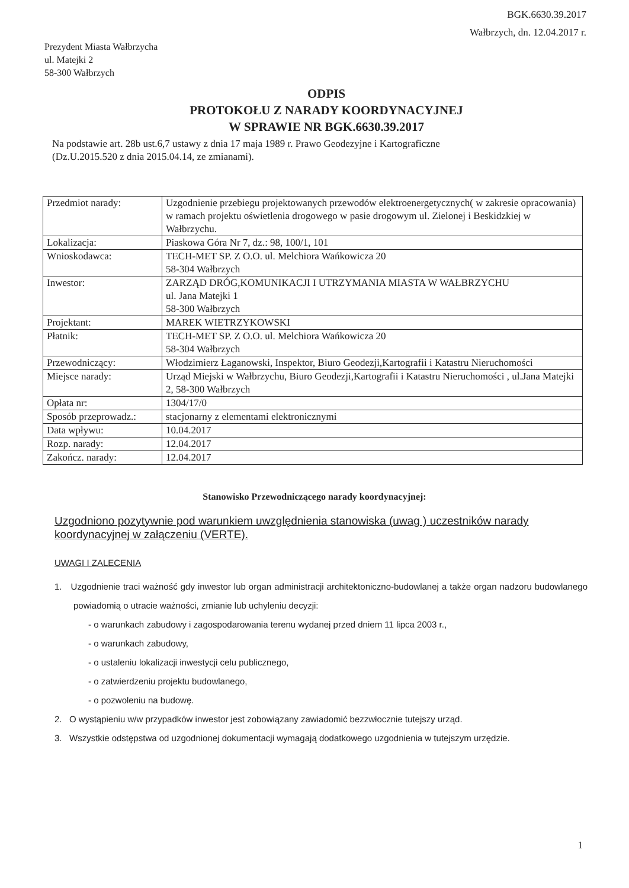BGK.6630.39.2017
Wałbrzych, dn. 12.04.2017 r.
Prezydent Miasta Wałbrzycha
ul. Matejki 2
58-300 Wałbrzych
ODPIS
PROTOKOŁU Z NARADY KOORDYNACYJNEJ
W SPRAWIE NR BGK.6630.39.2017
Na podstawie art. 28b ust.6,7 ustawy z dnia 17 maja 1989 r. Prawo Geodezyjne i Kartograficzne
(Dz.U.2015.520 z dnia 2015.04.14, ze zmianami).
| Przedmiot narady: | Uzgodnienie przebiegu projektowanych przewodów elektroenergetycznych( w zakresie opracowania) w ramach projektu oświetlenia drogowego w pasie drogowym ul. Zielonej i Beskidzkiej w Wałbrzychu. |
| Lokalizacja: | Piaskowa Góra Nr 7, dz.: 98, 100/1, 101 |
| Wnioskodawca: | TECH-MET SP. Z O.O. ul. Melchiora Wańkowicza 20 58-304 Wałbrzych |
| Inwestor: | ZARZĄD DRÓG,KOMUNIKACJI I UTRZYMANIA MIASTA W WAŁBRZYCHU ul. Jana Matejki 1 58-300 Wałbrzych |
| Projektant: | MAREK WIETRZYKOWSKI |
| Płatnik: | TECH-MET SP. Z O.O. ul. Melchiora Wańkowicza 20 58-304 Wałbrzych |
| Przewodniczący: | Włodzimierz Łaganowski, Inspektor, Biuro Geodezji,Kartografii i Katastru Nieruchomości |
| Miejsce narady: | Urząd Miejski w Wałbrzychu, Biuro Geodezji,Kartografii i Katastru Nieruchomości , ul.Jana Matejki 2, 58-300 Wałbrzych |
| Opłata nr: | 1304/17/0 |
| Sposób przeprowadz.: | stacjonarny z elementami elektronicznymi |
| Data wpływu: | 10.04.2017 |
| Rozp. narady: | 12.04.2017 |
| Zakończ. narady: | 12.04.2017 |
Stanowisko Przewodniczącego narady koordynacyjnej:
Uzgodniono pozytywnie pod warunkiem uwzględnienia stanowiska (uwag ) uczestników narady koordynacyjnej w załączeniu (VERTE).
UWAGI I ZALECENIA
1. Uzgodnienie traci ważność gdy inwestor lub organ administracji architektoniczno-budowlanej a także organ nadzoru budowlanego powiadomią o utracie ważności, zmianie lub uchyleniu decyzji:
- o warunkach zabudowy i zagospodarowania terenu wydanej przed dniem 11 lipca 2003 r.,
- o warunkach zabudowy,
- o ustaleniu lokalizacji inwestycji celu publicznego,
- o zatwierdzeniu projektu budowlanego,
- o pozwoleniu na budowę.
2. O wystąpieniu w/w przypadków inwestor jest zobowiązany zawiadomić bezzwłocznie tutejszy urząd.
3. Wszystkie odstępstwa od uzgodnionej dokumentacji wymagają dodatkowego uzgodnienia w tutejszym urzędzie.
1